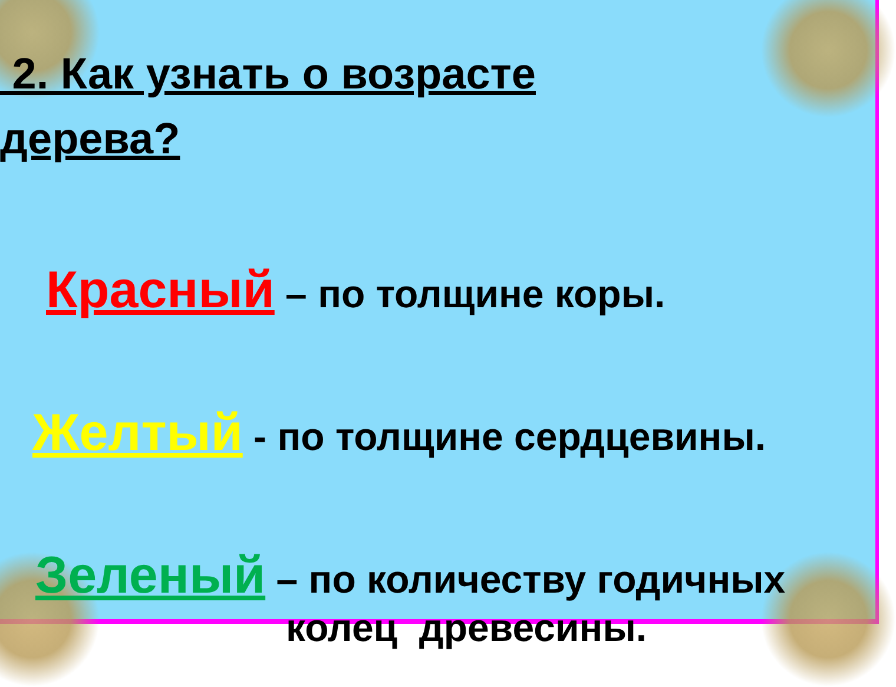2. Как узнать о возрасте
дерева?
Красный – по толщине коры.
Желтый - по толщине сердцевины.
Зеленый – по количеству годичных
колец древесины.